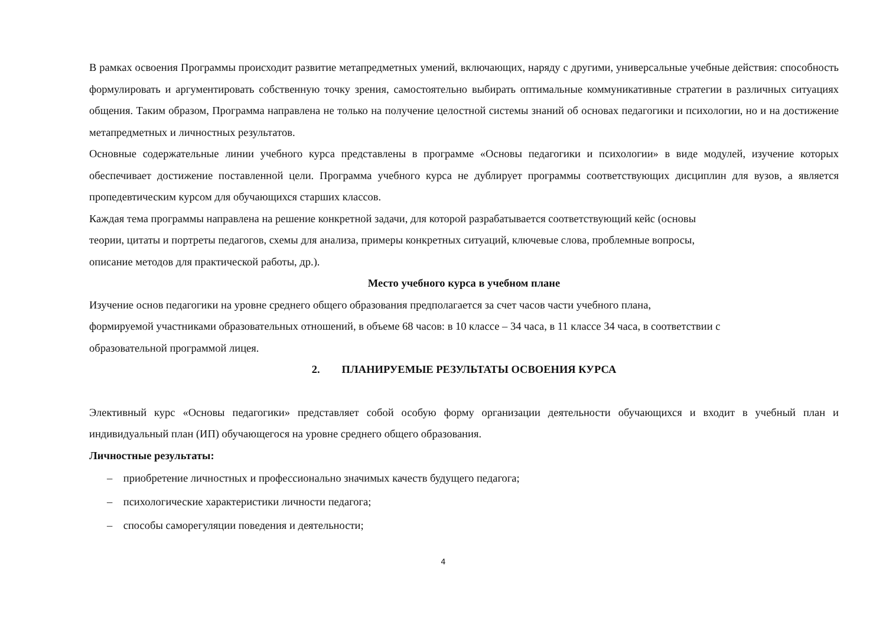В рамках освоения Программы происходит развитие метапредметных умений, включающих, наряду с другими, универсальные учебные действия: способность формулировать и аргументировать собственную точку зрения, самостоятельно выбирать оптимальные коммуникативные стратегии в различных ситуациях общения. Таким образом, Программа направлена не только на получение целостной системы знаний об основах педагогики и психологии, но и на достижение метапредметных и личностных результатов.
Основные содержательные линии учебного курса представлены в программе «Основы педагогики и психологии» в виде модулей, изучение которых обеспечивает достижение поставленной цели. Программа учебного курса не дублирует программы соответствующих дисциплин для вузов, а является пропедевтическим курсом для обучающихся старших классов.
Каждая тема программы направлена на решение конкретной задачи, для которой разрабатывается соответствующий кейс (основы
теории, цитаты и портреты педагогов, схемы для анализа, примеры конкретных ситуаций, ключевые слова, проблемные вопросы,
описание методов для практической работы, др.).
Место учебного курса в учебном плане
Изучение основ педагогики на уровне среднего общего образования предполагается за счет часов части учебного плана,
формируемой участниками образовательных отношений, в объеме 68 часов: в 10 классе – 34 часа, в 11 классе 34 часа, в соответствии с
образовательной программой лицея.
2. ПЛАНИРУЕМЫЕ РЕЗУЛЬТАТЫ ОСВОЕНИЯ КУРСА
Элективный курс «Основы педагогики» представляет собой особую форму организации деятельности обучающихся и входит в учебный план и индивидуальный план (ИП) обучающегося на уровне среднего общего образования.
Личностные результаты:
– приобретение личностных и профессионально значимых качеств будущего педагога;
– психологические характеристики личности педагога;
– способы саморегуляции поведения и деятельности;
4